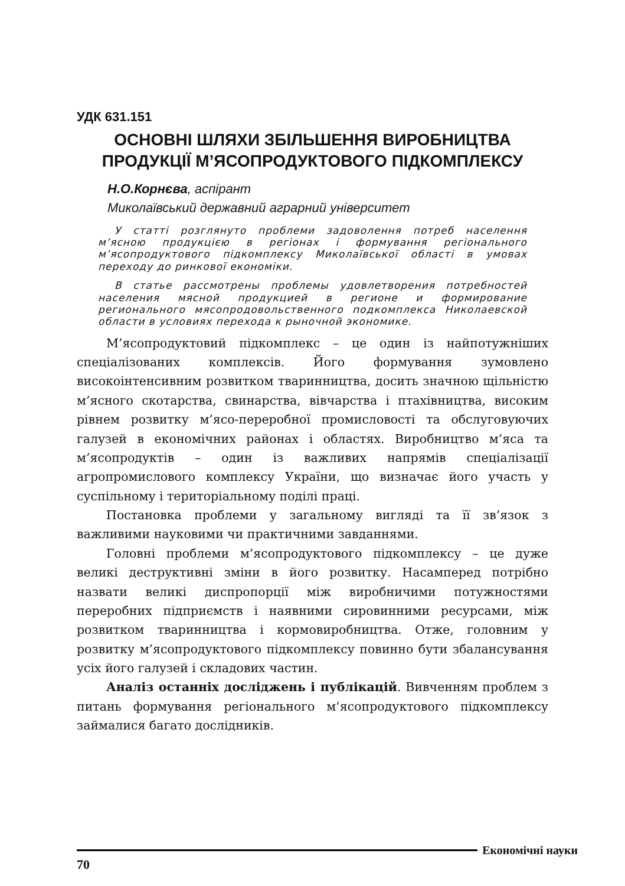УДК 631.151
ОСНОВНІ ШЛЯХИ ЗБІЛЬШЕННЯ ВИРОБНИЦТВА
ПРОДУКЦІЇ М’ЯСОПРОДУКТОВОГО ПІДКОМПЛЕКСУ
Н.О.Корнєва, аспірант
Миколаївський державний аграрний університет
У статті розглянуто проблеми задоволення потреб населення м’ясною продукцією в регіонах і формування регіонального м’ясопродуктового підкомплексу Миколаївської області в умовах переходу до ринкової економіки.
В статье рассмотрены проблемы удовлетворения потребностей населения мясной продукцией в регионе и формирование регионального мясопродовольственного подкомплекса Николаевской области в условиях перехода к рыночной экономике.
М’ясопродуктовий підкомплекс – це один із найпотужніших спеціалізованих комплексів. Його формування зумовлено високоінтенсивним розвитком тваринництва, досить значною щільністю м’ясного скотарства, свинарства, вівчарства і птахівництва, високим рівнем розвитку м’ясо-переробної промисловості та обслуговуючих галузей в економічних районах і областях. Виробництво м’яса та м’ясопродуктів – один із важливих напрямів спеціалізації агропромислового комплексу України, що визначає його участь у суспільному і територіальному поділі праці.
Постановка проблеми у загальному вигляді та її зв’язок з важливими науковими чи практичними завданнями.
Головні проблеми м’ясопродуктового підкомплексу – це дуже великі деструктивні зміни в його розвитку. Насамперед потрібно назвати великі диспропорції між виробничими потужностями переробних підприємств і наявними сировинними ресурсами, між розвитком тваринництва і кормовиробництва. Отже, головним у розвитку м’ясопродуктового підкомплексу повинно бути збалансування усіх його галузей і складових частин.
Аналіз останніх досліджень і публікацій. Вивченням проблем з питань формування регіонального м’ясопродуктового підкомплексу займалися багато дослідників.
Економічні науки
70